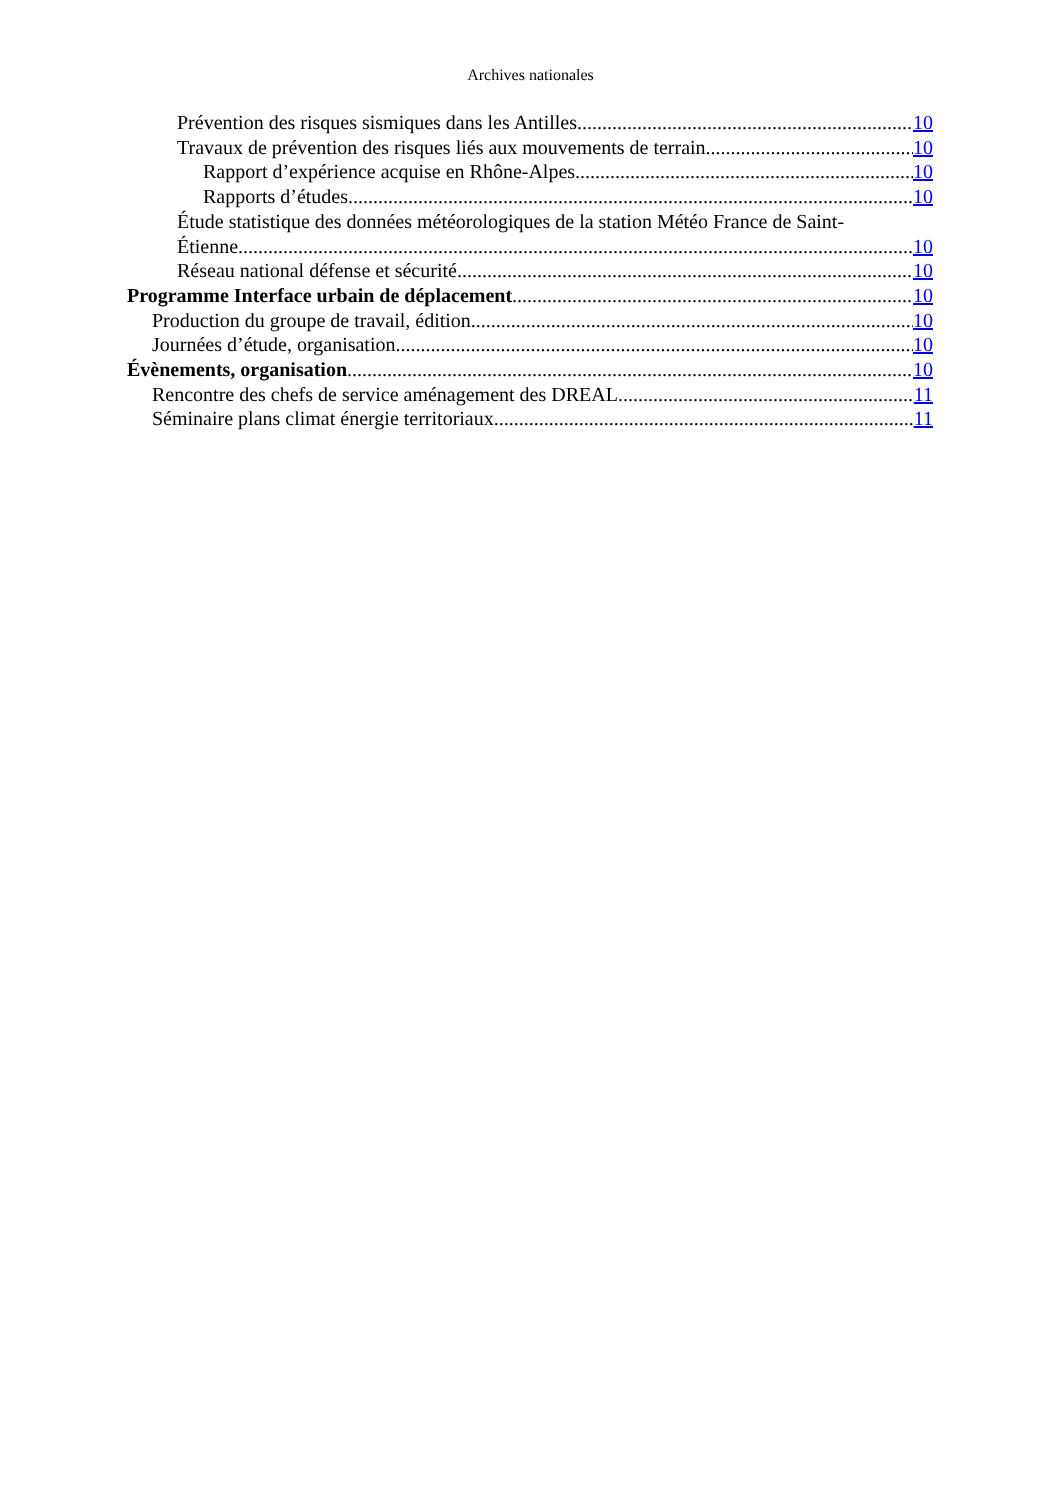Archives nationales
Prévention des risques sismiques dans les Antilles 10
Travaux de prévention des risques liés aux mouvements de terrain 10
Rapport d’expérience acquise en Rhône-Alpes 10
Rapports d’études 10
Étude statistique des données météorologiques de la station Météo France de Saint-
Étienne 10
Réseau national défense et sécurité 10
Programme Interface urbain de déplacement 10
Production du groupe de travail, édition 10
Journées d’étude, organisation 10
Évènements, organisation 10
Rencontre des chefs de service aménagement des DREAL 11
Séminaire plans climat énergie territoriaux 11